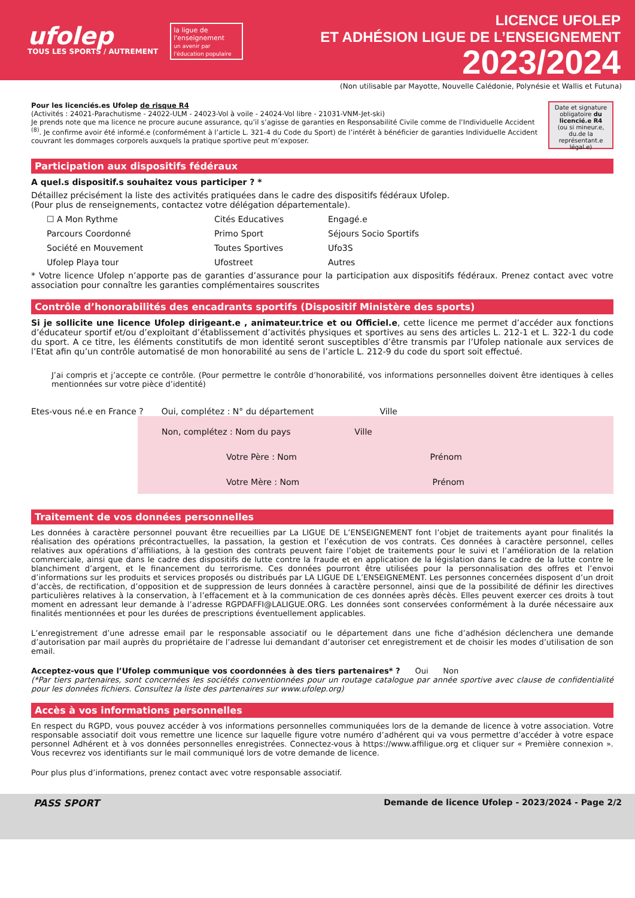ufolep
TOUS LES SPORTS / AUTREMENT
la ligue de l'enseignement
un avenir par l'éducation populaire
LICENCE UFOLEP
ET ADHÉSION LIGUE DE L’ENSEIGNEMENT
2023/2024
(Non utilisable par Mayotte, Nouvelle Calédonie, Polynésie et Wallis et Futuna)
Pour les licenciés.es Ufolep de risque R4
(Activités : 24021-Parachutisme - 24022-ULM - 24023-Vol à voile - 24024-Vol libre - 21031-VNM-Jet-ski)
Je prends note que ma licence ne procure aucune assurance, qu’il s’agisse de garanties en Responsabilité Civile comme de l’Individuelle Accident <sup>(8)</sup>. Je confirme avoir été informé.e (conformément à l’article L. 321-4 du Code du Sport) de l’intérêt à bénéficier de garanties Individuelle Accident couvrant les dommages corporels auxquels la pratique sportive peut m’exposer.
Date et signature obligatoire du licencié.e R4
(ou si mineur.e, du.de la représentant.e légal.e)
Participation aux dispositifs fédéraux
A quel.s dispositif.s souhaitez vous participer ? *
Détaillez précisément la liste des activités pratiquées dans le cadre des dispositifs fédéraux Ufolep.
(Pour plus de renseignements, contactez votre délégation départementale).
☐ A Mon Rythme Cités Educatives Engagé.e Parcours Coordonné Primo Sport Séjours Socio Sportifs Société en Mouvement Toutes Sportives Ufo3S Ufolep Playa tour Ufostreet Autres
* Votre licence Ufolep n’apporte pas de garanties d’assurance pour la participation aux dispositifs fédéraux. Prenez contact avec votre association pour connaître les garanties complémentaires souscrites
Contrôle d’honorabilités des encadrants sportifs (Dispositif Ministère des sports)
Si je sollicite une licence Ufolep dirigeant.e , animateur.trice et ou Officiel.e, cette licence me permet d’accéder aux fonctions d’éducateur sportif et/ou d’exploitant d’établissement d’activités physiques et sportives au sens des articles L. 212-1 et L. 322-1 du code du sport. A ce titre, les éléments constitutifs de mon identité seront susceptibles d’être transmis par l’Ufolep nationale aux services de l’Etat afin qu’un contrôle automatisé de mon honorabilité au sens de l’article L. 212-9 du code du sport soit effectué.
J’ai compris et j’accepte ce contrôle. (Pour permettre le contrôle d’honorabilité, vos informations personnelles doivent être identiques à celles mentionnées sur votre pièce d’identité)
Etes-vous né.e en France ? Oui, complétez : N° du département Ville
Non, complétez : Nom du pays Ville
Votre Père : Nom Prénom
Votre Mère : Nom Prénom
Traitement de vos données personnelles
Les données à caractère personnel pouvant être recueillies par La LIGUE DE L’ENSEIGNEMENT font l’objet de traitements ayant pour finalités la réalisation des opérations précontractuelles, la passation, la gestion et l’exécution de vos contrats. Ces données à caractère personnel, celles relatives aux opérations d’affiliations, à la gestion des contrats peuvent faire l’objet de traitements pour le suivi et l’amélioration de la relation commerciale, ainsi que dans le cadre des dispositifs de lutte contre la fraude et en application de la législation dans le cadre de la lutte contre le blanchiment d’argent, et le financement du terrorisme. Ces données pourront être utilisées pour la personnalisation des offres et l’envoi d’informations sur les produits et services proposés ou distribués par LA LIGUE DE L’ENSEIGNEMENT. Les personnes concernées disposent d’un droit d’accès, de rectification, d’opposition et de suppression de leurs données à caractère personnel, ainsi que de la possibilité de définir les directives particulières relatives à la conservation, à l’effacement et à la communication de ces données après décès. Elles peuvent exercer ces droits à tout moment en adressant leur demande à l’adresse RGPDAFFI@LALIGUE.ORG. Les données sont conservées conformément à la durée nécessaire aux finalités mentionnées et pour les durées de prescriptions éventuellement applicables.
L’enregistrement d’une adresse email par le responsable associatif ou le département dans une fiche d’adhésion déclenchera une demande d’autorisation par mail auprès du propriétaire de l’adresse lui demandant d’autoriser cet enregistrement et de choisir les modes d’utilisation de son email.
Acceptez-vous que l’Ufolep communique vos coordonnées à des tiers partenaires* ? Oui Non
(*Par tiers partenaires, sont concernées les sociétés conventionnées pour un routage catalogue par année sportive avec clause de confidentialité pour les données fichiers. Consultez la liste des partenaires sur www.ufolep.org)
Accès à vos informations personnelles
En respect du RGPD, vous pouvez accéder à vos informations personnelles communiquées lors de la demande de licence à votre association. Votre responsable associatif doit vous remettre une licence sur laquelle figure votre numéro d’adhérent qui va vous permettre d’accéder à votre espace personnel Adhérent et à vos données personnelles enregistrées. Connectez-vous à https://www.affiligue.org et cliquer sur « Première connexion ». Vous recevrez vos identifiants sur le mail communiqué lors de votre demande de licence.
Pour plus plus d’informations, prenez contact avec votre responsable associatif.
PASS SPORT Demande de licence Ufolep - 2023/2024 - Page 2/2